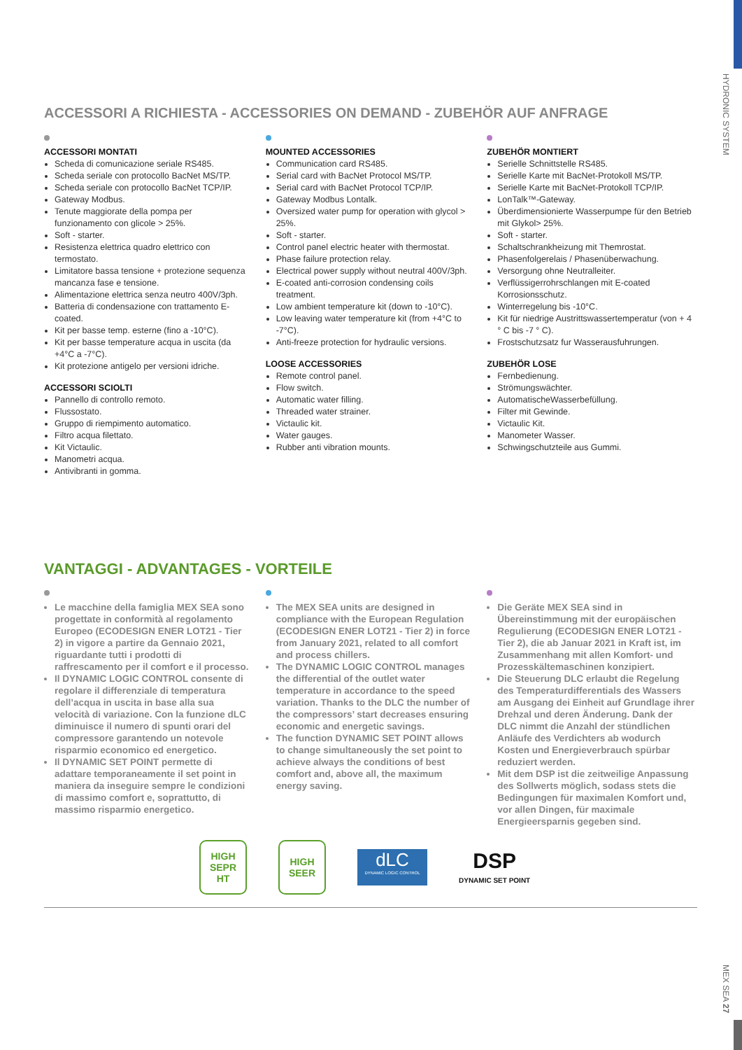HYDRONIC SYSTEM
MEX SEA 27
ACCESSORI A RICHIESTA - ACCESSORIES ON DEMAND - ZUBEHÖR AUF ANFRAGE
ACCESSORI MONTATI
Scheda di comunicazione seriale RS485.
Scheda seriale con protocollo BacNet MS/TP.
Scheda seriale con protocollo BacNet TCP/IP.
Gateway Modbus.
Tenute maggiorate della pompa per funzionamento con glicole > 25%.
Soft - starter.
Resistenza elettrica quadro elettrico con termostato.
Limitatore bassa tensione + protezione sequenza mancanza fase e tensione.
Alimentazione elettrica senza neutro 400V/3ph.
Batteria di condensazione con trattamento E-coated.
Kit per basse temp. esterne (fino a -10°C).
Kit per basse temperature acqua in uscita (da +4°C a -7°C).
Kit protezione antigelo per versioni idriche.
ACCESSORI SCIOLTI
Pannello di controllo remoto.
Flussostato.
Gruppo di riempimento automatico.
Filtro acqua filettato.
Kit Victaulic.
Manometri acqua.
Antivibranti in gomma.
MOUNTED ACCESSORIES
Communication card RS485.
Serial card with BacNet Protocol MS/TP.
Serial card with BacNet Protocol TCP/IP.
Gateway Modbus Lontalk.
Oversized water pump for operation with glycol > 25%.
Soft - starter.
Control panel electric heater with thermostat.
Phase failure protection relay.
Electrical power supply without neutral 400V/3ph.
E-coated anti-corrosion condensing coils treatment.
Low ambient temperature kit (down to -10°C).
Low leaving water temperature kit (from +4°C to -7°C).
Anti-freeze protection for hydraulic versions.
LOOSE ACCESSORIES
Remote control panel.
Flow switch.
Automatic water filling.
Threaded water strainer.
Victaulic kit.
Water gauges.
Rubber anti vibration mounts.
ZUBEHÖR MONTIERT
Serielle Schnittstelle RS485.
Serielle Karte mit BacNet-Protokoll MS/TP.
Serielle Karte mit BacNet-Protokoll TCP/IP.
LonTalk™-Gateway.
Überdimensionierte Wasserpumpe für den Betrieb mit Glykol> 25%.
Soft - starter.
Schaltschrankheizung mit Themrostat.
Phasenfolgerelais / Phasenüberwachung.
Versorgung ohne Neutralleiter.
Verflüssigerrohrschlangen mit E-coated Korrosionsschutz.
Winterregelung bis -10°C.
Kit für niedrige Austrittswassertemperatur (von + 4 ° C bis -7 ° C).
Frostschutzsatz fur Wasserausfuhrungen.
ZUBEHÖR LOSE
Fernbedienung.
Strömungswächter.
AutomatischeWasserbefüllung.
Filter mit Gewinde.
Victaulic Kit.
Manometer Wasser.
Schwingschutzteile aus Gummi.
VANTAGGI - ADVANTAGES - VORTEILE
Le macchine della famiglia MEX SEA sono progettate in conformità al regolamento Europeo (ECODESIGN ENER LOT21 - Tier 2) in vigore a partire da Gennaio 2021, riguardante tutti i prodotti di raffrescamento per il comfort e il processo.
Il DYNAMIC LOGIC CONTROL consente di regolare il differenziale di temperatura dell’acqua in uscita in base alla sua velocità di variazione. Con la funzione dLC diminuisce il numero di spunti orari del compressore garantendo un notevole risparmio economico ed energetico.
Il DYNAMIC SET POINT permette di adattare temporaneamente il set point in maniera da inseguire sempre le condizioni di massimo comfort e, soprattutto, di massimo risparmio energetico.
The MEX SEA units are designed in compliance with the European Regulation (ECODESIGN ENER LOT21 - Tier 2) in force from January 2021, related to all comfort and process chillers.
The DYNAMIC LOGIC CONTROL manages the differential of the outlet water temperature in accordance to the speed variation. Thanks to the DLC the number of the compressors’ start decreases ensuring economic and energetic savings.
The function DYNAMIC SET POINT allows to change simultaneously the set point to achieve always the conditions of best comfort and, above all, the maximum energy saving.
Die Geräte MEX SEA sind in Übereinstimmung mit der europäischen Regulierung (ECODESIGN ENER LOT21 - Tier 2), die ab Januar 2021 in Kraft ist, im Zusammenhang mit allen Komfort- und Prozesskältemaschinen konzipiert.
Die Steuerung DLC erlaubt die Regelung des Temperaturdifferentials des Wassers am Ausgang dei Einheit auf Grundlage ihrer Drehzal und deren Änderung. Dank der DLC nimmt die Anzahl der stündlichen Anläufe des Verdichters ab wodurch Kosten und Energieverbrauch spürbar reduziert werden.
Mit dem DSP ist die zeitweilige Anpassung des Sollwerts möglich, sodass stets die Bedingungen für maximalen Komfort und, vor allen Dingen, für maximale Energieersparnis gegeben sind.
HIGH
SEPR
HT
HIGH
SEER
dLC
DYNAMIC LOGIC CONTROL
DSP
DYNAMIC SET POINT